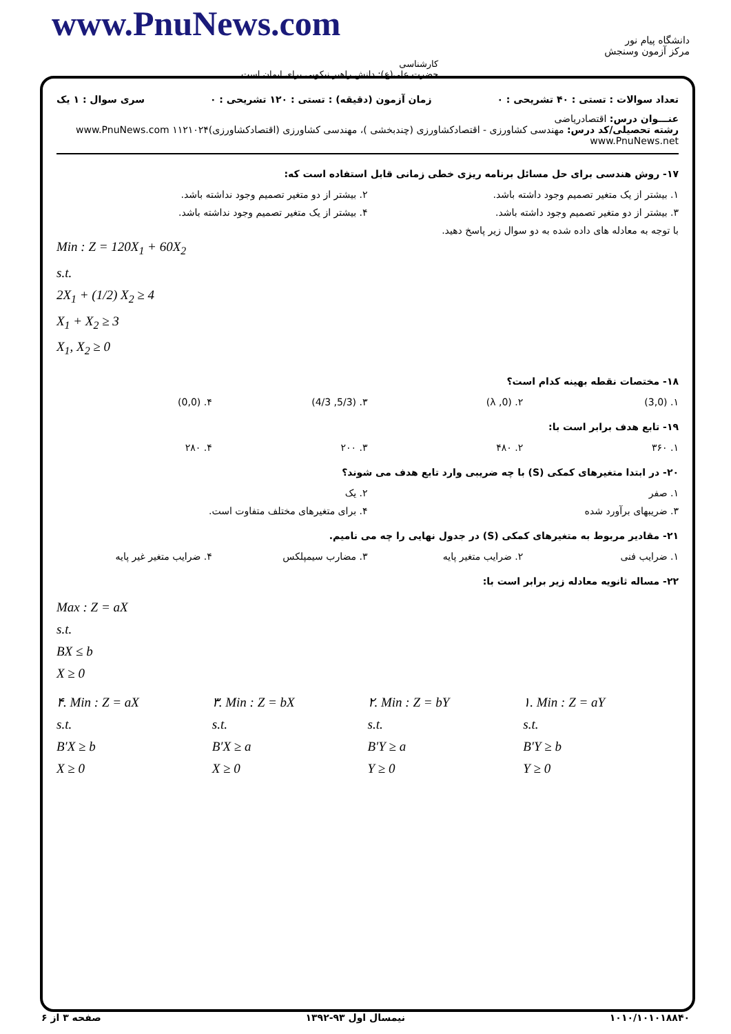www.PnuNews.com
کارشناسی
حضرت علی(ع): دانش راهبر نیکویی برای ایمان است
دانشگاه پیام نور
مرکز آزمون وسنجش
تعداد سوالات : تستی : ۴۰ تشریحی : ۰ زمان آزمون (دقیقه) : تستی : ۱۲۰ تشریحی : ۰ سری سوال : ۱ یک
عنـــوان درس: اقتصادریاضی
رشته تحصیلی/کد درس: مهندسی کشاورزی - اقتصادکشاورزی (چندبخشی )، مهندسی کشاورزی (اقتصادکشاورزی)۱۱۲۱۰۲۴ www.PnuNews.com www.PnuNews.net
۱۷- روش هندسی برای حل مسائل برنامه ریزی خطی زمانی قابل استفاده است که:
۱. بیشتر از یک متغیر تصمیم وجود داشته باشد.
۲. بیشتر از دو متغیر تصمیم وجود نداشته باشد.
۳. بیشتر از دو متغیر تصمیم وجود داشته باشد.
۴. بیشتر از یک متغیر تصمیم وجود نداشته باشد.
با توجه به معادله های داده شده به دو سوال زیر پاسخ دهید.
Min : Z = 120X<sub>1</sub> + 60X<sub>2</sub>
s.t.
2X<sub>1</sub> + (1/2) X<sub>2</sub> ≥ 4
X<sub>1</sub> + X<sub>2</sub> ≥ 3
X<sub>1</sub>, X<sub>2</sub> ≥ 0
۱۸- مختصات نقطه بهینه کدام است؟
۱. (3,0) ۲. (0, λ) ۳. (5/3, 4/3) ۴. (0,0)
۱۹- تابع هدف برابر است با:
۱. ۳۶۰ ۲. ۴۸۰ ۳. ۲۰۰ ۴. ۲۸۰
۲۰- در ابتدا متغیرهای کمکی (S) با چه ضریبی وارد تابع هدف می شوند؟
۱. صفر ۲. یک
۳. ضریبهای برآورد شده ۴. برای متغیرهای مختلف متفاوت است.
۲۱- مقادیر مربوط به متغیرهای کمکی (S) در جدول نهایی را چه می نامیم.
۱. ضرایب فنی ۲. ضرایب متغیر پایه ۳. مضارب سیمپلکس ۴. ضرایب متغیر غیر پایه
۲۲- مساله ثانویه معادله زیر برابر است با:
Max : Z = aX
s.t.
BX ≤ b
X ≥ 0
۱. Min : Z = aY
s.t.
B′Y ≥ b
Y ≥ 0
۲. Min : Z = bY
s.t.
B′Y ≥ a
Y ≥ 0
۳. Min : Z = bX
s.t.
B′X ≥ a
X ≥ 0
۴. Min : Z = aX
s.t.
B′X ≥ b
X ≥ 0
۱۰۱۰/۱۰۱۰۱۸۸۴۰ نیمسال اول ۹۳-۱۳۹۲ صفحه ۳ از ۶